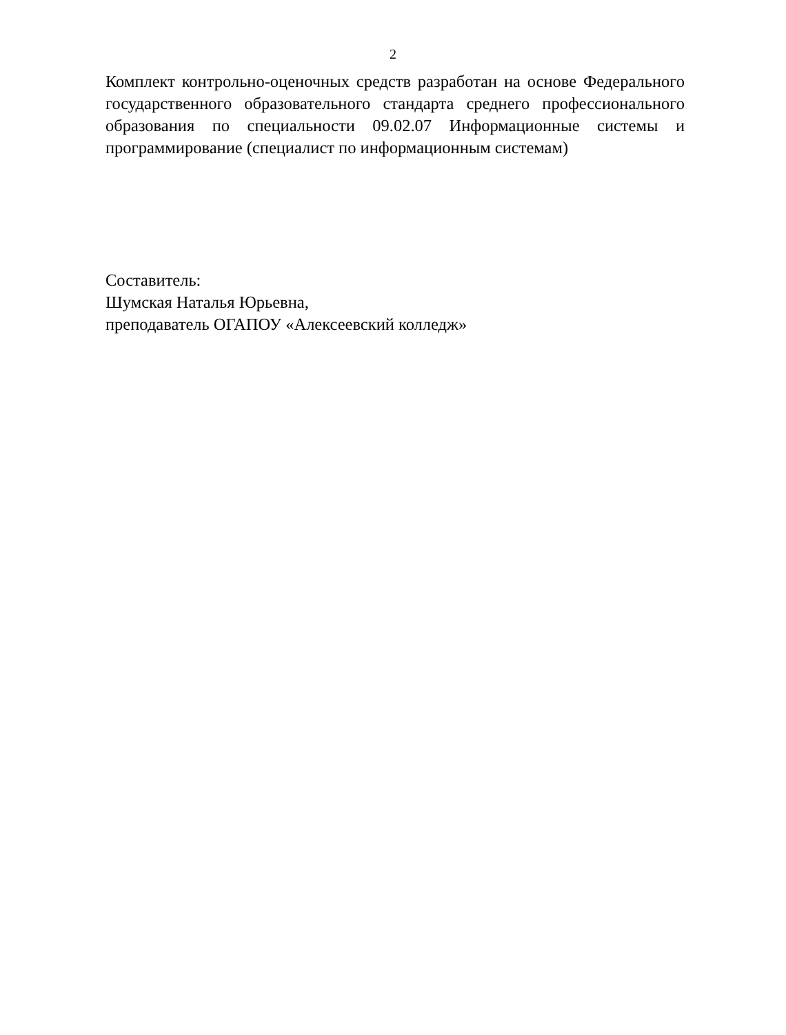2
Комплект контрольно-оценочных средств разработан на основе Федерально­го государственного образовательного стандарта среднего профессиональ­ного образования по специальности 09.02.07 Информационные системы и программирование (специалист по информационным системам)
Составитель:
Шумская Наталья Юрьевна,
преподаватель ОГАПОУ «Алексеевский колледж»